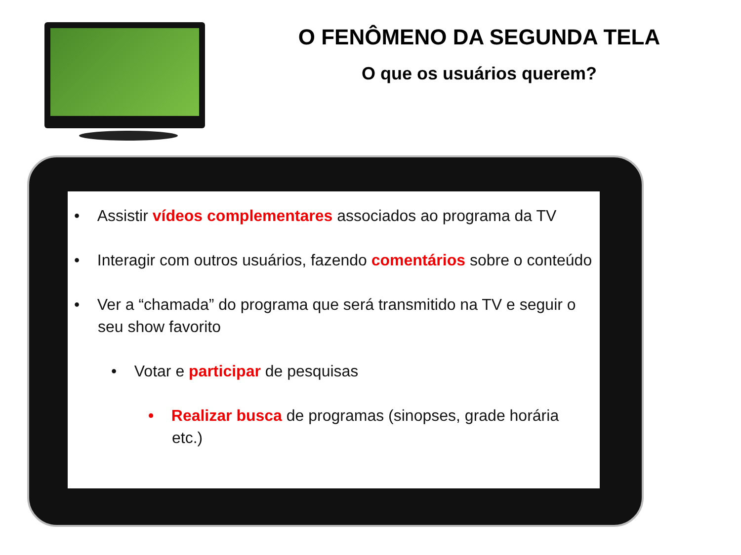O FENÔMENO DA SEGUNDA TELA
O que os usuários querem?
• Assistir vídeos complementares associados ao programa da TV
• Interagir com outros usuários, fazendo comentários sobre o conteúdo
• Ver a “chamada” do programa que será transmitido na TV e seguir o seu show favorito
• Votar e participar de pesquisas
• Realizar busca de programas (sinopses, grade horária etc.)